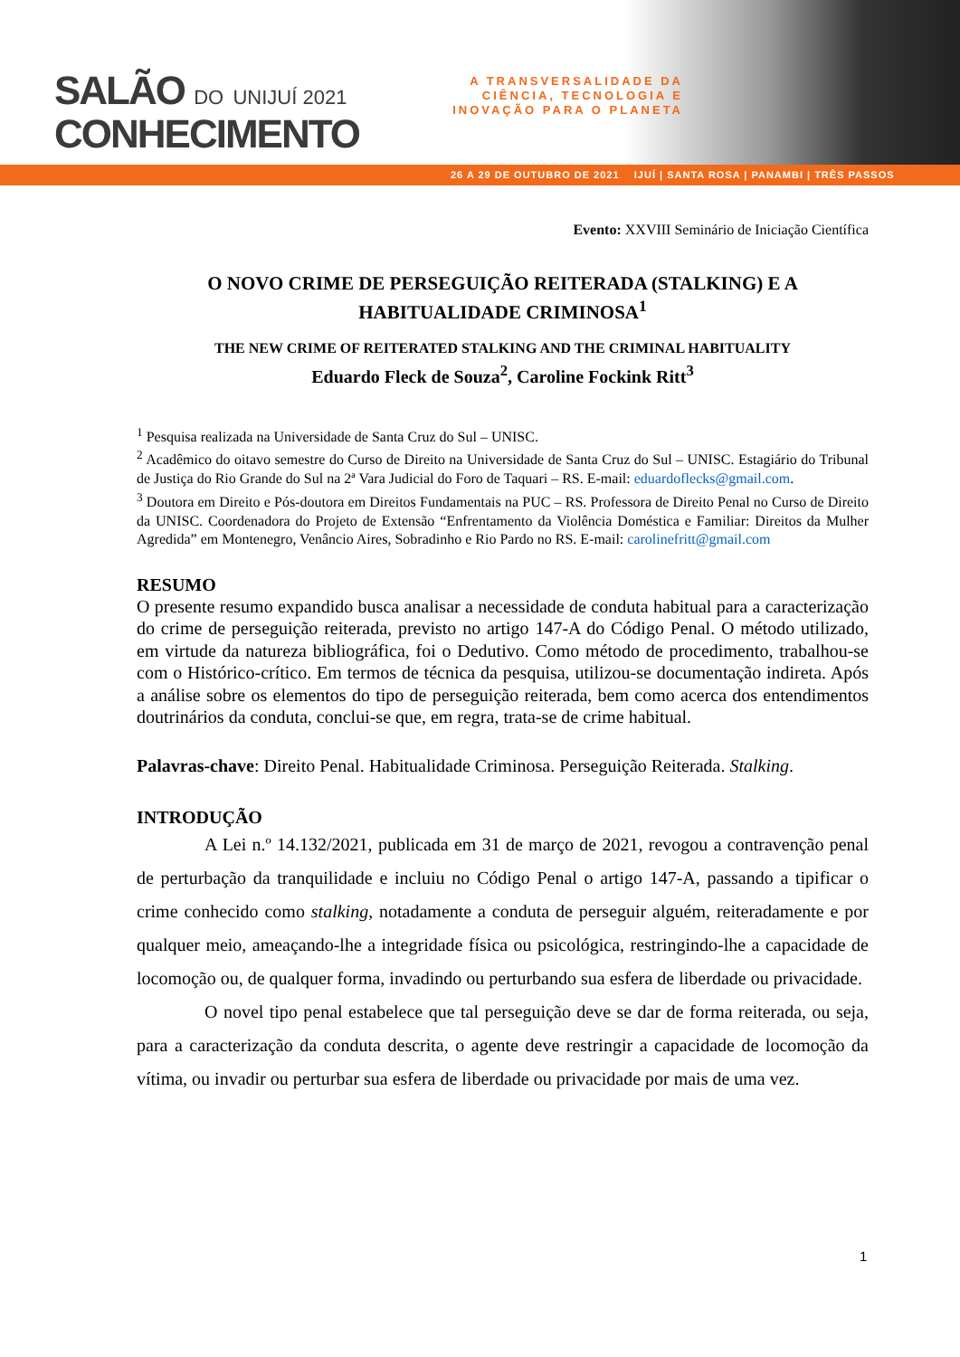SALÃO DO UNIJUÍ 2021
CONHECIMENTO
A TRANSVERSALIDADE DA CIÊNCIA, TECNOLOGIA E INOVAÇÃO PARA O PLANETA
26 A 29 DE OUTUBRO DE 2021 IJUÍ | SANTA ROSA | PANAMBI | TRÊS PASSOS
Evento: XXVIII Seminário de Iniciação Científica
O NOVO CRIME DE PERSEGUIÇÃO REITERADA (STALKING) E A HABITUALIDADE CRIMINOSA<sup>1</sup>
THE NEW CRIME OF REITERATED STALKING AND THE CRIMINAL HABITUALITY
Eduardo Fleck de Souza<sup>2</sup>, Caroline Fockink Ritt<sup>3</sup>
<sup>1</sup> Pesquisa realizada na Universidade de Santa Cruz do Sul – UNISC.
<sup>2</sup> Acadêmico do oitavo semestre do Curso de Direito na Universidade de Santa Cruz do Sul – UNISC. Estagiário do Tribunal de Justiça do Rio Grande do Sul na 2ª Vara Judicial do Foro de Taquari – RS. E-mail: eduardoflecks@gmail.com.
<sup>3</sup> Doutora em Direito e Pós-doutora em Direitos Fundamentais na PUC – RS. Professora de Direito Penal no Curso de Direito da UNISC. Coordenadora do Projeto de Extensão “Enfrentamento da Violência Doméstica e Familiar: Direitos da Mulher Agredida” em Montenegro, Venâncio Aires, Sobradinho e Rio Pardo no RS. E-mail: carolinefritt@gmail.com
RESUMO
O presente resumo expandido busca analisar a necessidade de conduta habitual para a caracterização do crime de perseguição reiterada, previsto no artigo 147-A do Código Penal. O método utilizado, em virtude da natureza bibliográfica, foi o Dedutivo. Como método de procedimento, trabalhou-se com o Histórico-crítico. Em termos de técnica da pesquisa, utilizou-se documentação indireta. Após a análise sobre os elementos do tipo de perseguição reiterada, bem como acerca dos entendimentos doutrinários da conduta, conclui-se que, em regra, trata-se de crime habitual.
Palavras-chave: Direito Penal. Habitualidade Criminosa. Perseguição Reiterada. Stalking.
INTRODUÇÃO
A Lei n.º 14.132/2021, publicada em 31 de março de 2021, revogou a contravenção penal de perturbação da tranquilidade e incluiu no Código Penal o artigo 147-A, passando a tipificar o crime conhecido como stalking, notadamente a conduta de perseguir alguém, reiteradamente e por qualquer meio, ameaçando-lhe a integridade física ou psicológica, restringindo-lhe a capacidade de locomoção ou, de qualquer forma, invadindo ou perturbando sua esfera de liberdade ou privacidade.
O novel tipo penal estabelece que tal perseguição deve se dar de forma reiterada, ou seja, para a caracterização da conduta descrita, o agente deve restringir a capacidade de locomoção da vítima, ou invadir ou perturbar sua esfera de liberdade ou privacidade por mais de uma vez.
1